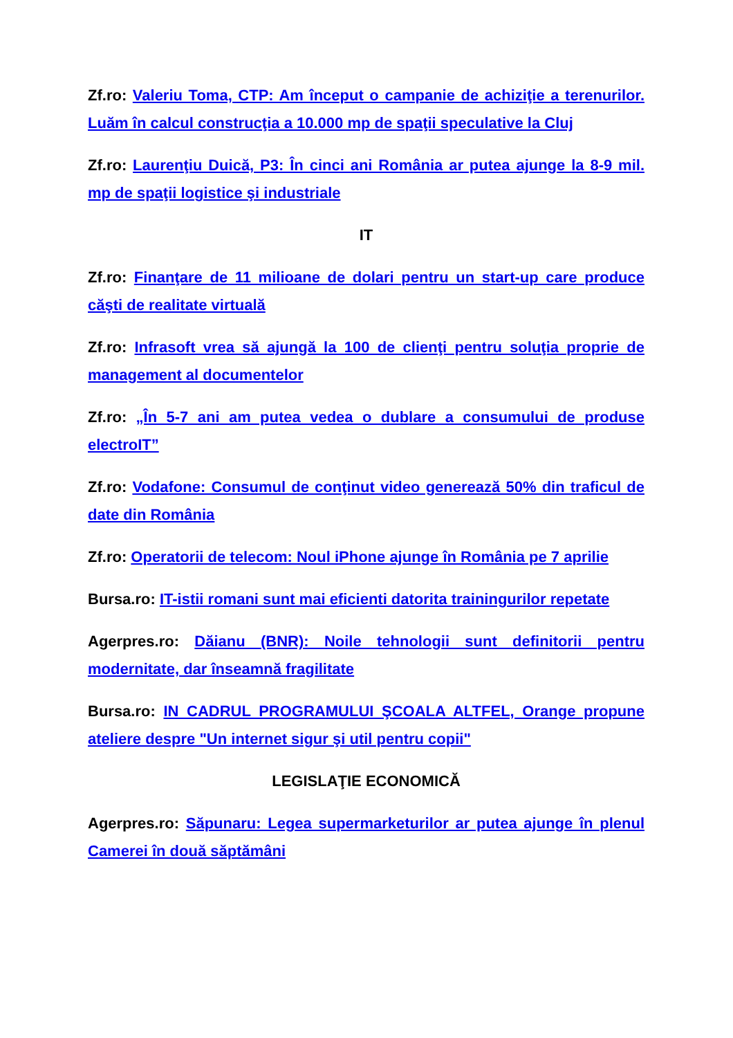Zf.ro: Valeriu Toma, CTP: Am început o campanie de achiziţie a terenurilor. Luăm în calcul construcţia a 10.000 mp de spaţii speculative la Cluj
Zf.ro: Laurenţiu Duică, P3: În cinci ani România ar putea ajunge la 8-9 mil. mp de spaţii logistice şi industriale
IT
Zf.ro: Finanţare de 11 milioane de dolari pentru un start-up care produce căşti de realitate virtuală
Zf.ro: Infrasoft vrea să ajungă la 100 de clienţi pentru soluţia proprie de management al documentelor
Zf.ro: „În 5-7 ani am putea vedea o dublare a consumului de produse electroIT”
Zf.ro: Vodafone: Consumul de conţinut video generează 50% din traficul de date din România
Zf.ro: Operatorii de telecom: Noul iPhone ajunge în România pe 7 aprilie
Bursa.ro: IT-istii romani sunt mai eficienti datorita trainingurilor repetate
Agerpres.ro: Dăianu (BNR): Noile tehnologii sunt definitorii pentru modernitate, dar înseamnă fragilitate
Bursa.ro: IN CADRUL PROGRAMULUI ŞCOALA ALTFEL, Orange propune ateliere despre "Un internet sigur şi util pentru copii"
LEGISLAŢIE ECONOMICĂ
Agerpres.ro: Săpunaru: Legea supermarketurilor ar putea ajunge în plenul Camerei în două săptămâni